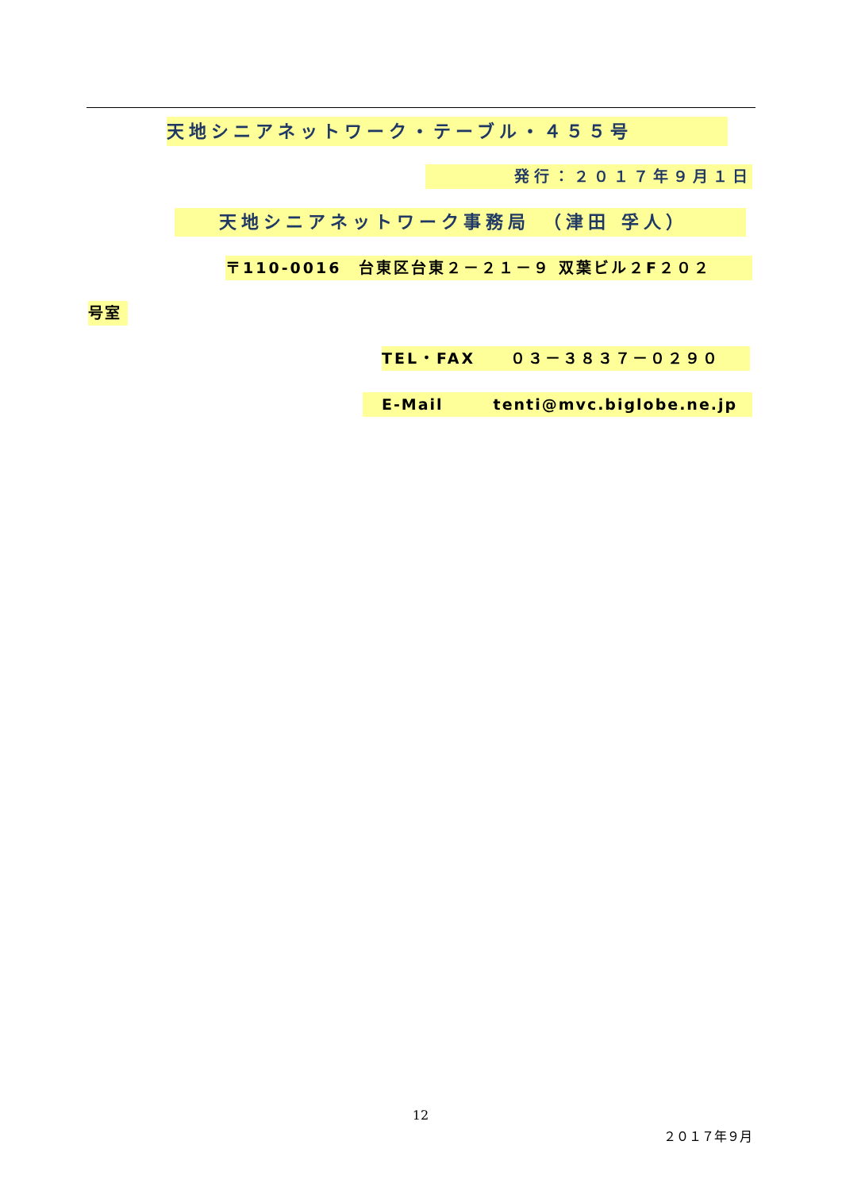天地シニアネットワーク・テーブル・４５５号
発行：２０１７年９月１日　
天地シニアネットワーク事務局　（津田 孚人）
〒110-0016　台東区台東２－２１－９ 双葉ビル２F２０２
号室
TEL・FAX　　０３－３８３７－０２９０
E-Mail　　　tenti@mvc.biglobe.ne.jp
12
２０１７年９月